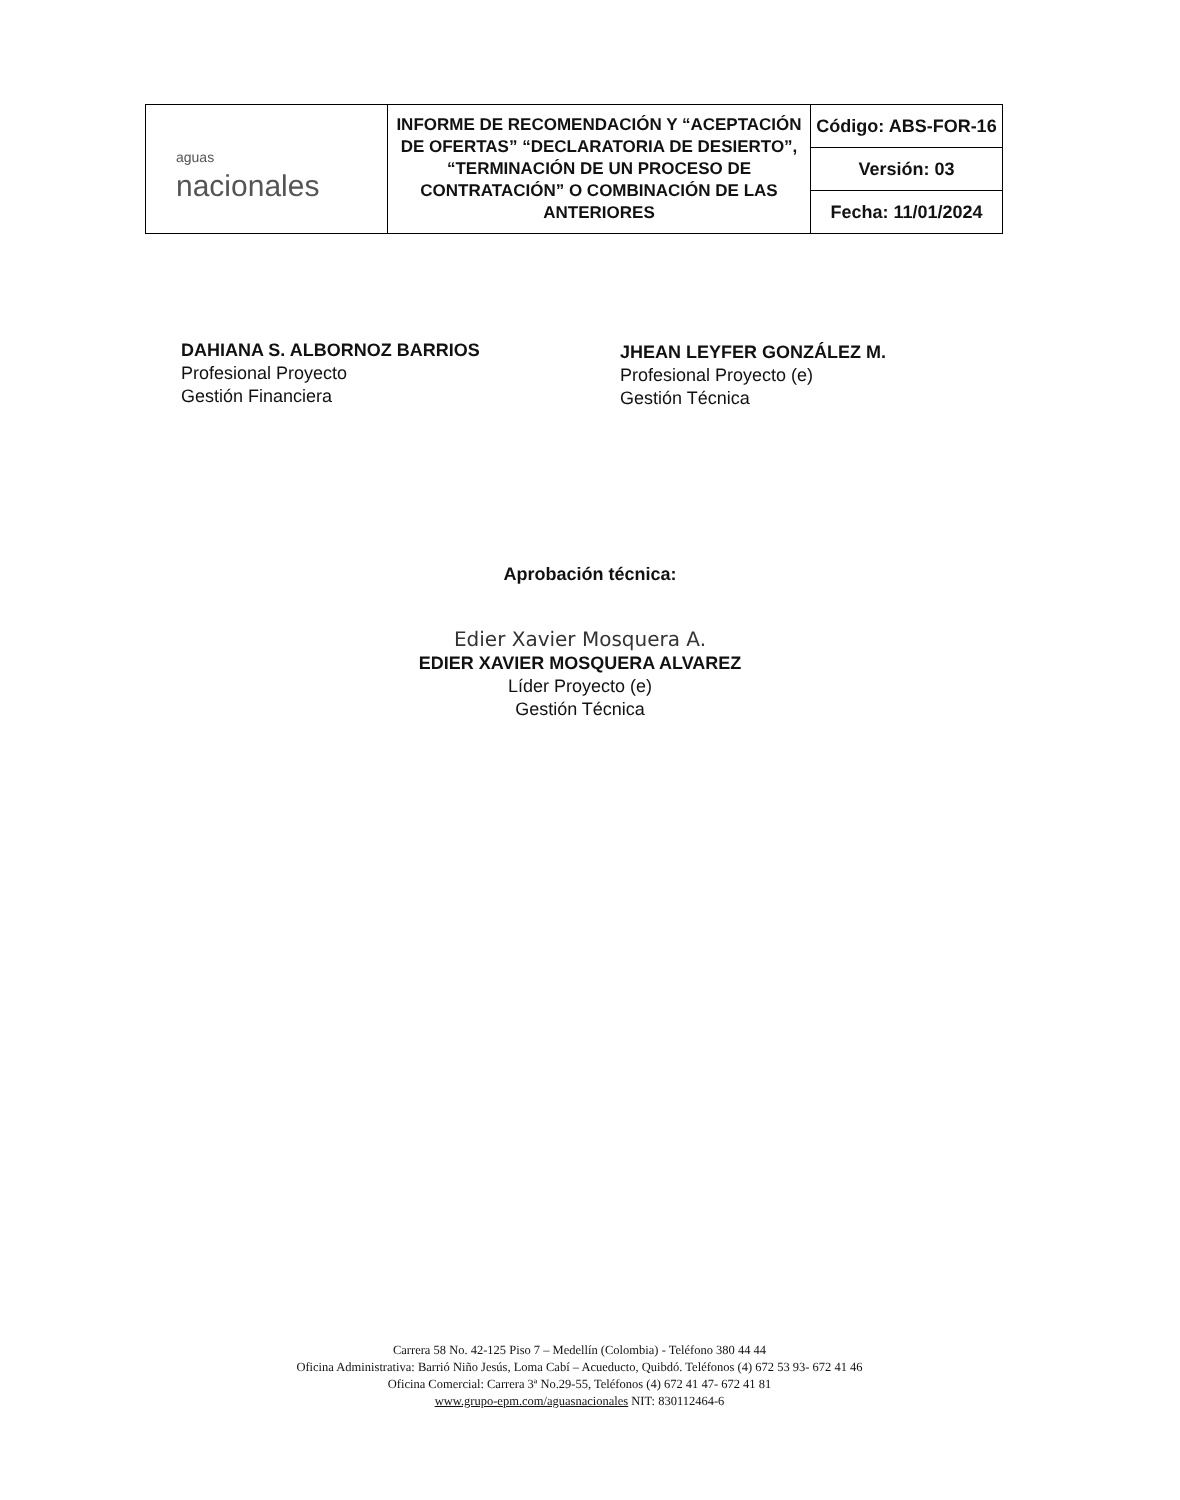| aguas nacionales | INFORME DE RECOMENDACIÓN Y “ACEPTACIÓN DE OFERTAS” “DECLARATORIA DE DESIERTO”, “TERMINACIÓN DE UN PROCESO DE CONTRATACIÓN” O COMBINACIÓN DE LAS ANTERIORES | Código: ABS-FOR-16 |
| | | Versión: 03 |
| | | Fecha: 11/01/2024 |
DAHIANA S. ALBORNOZ BARRIOS
Profesional Proyecto
Gestión Financiera
JHEAN LEYFER GONZÁLEZ M.
Profesional Proyecto (e)
Gestión Técnica
Aprobación técnica:
Edier Xavier Mosquera A.
EDIER XAVIER MOSQUERA ALVAREZ
Líder Proyecto (e)
Gestión Técnica
Carrera 58 No. 42-125 Piso 7 – Medellín (Colombia) - Teléfono 380 44 44
Oficina Administrativa: Barrió Niño Jesús, Loma Cabí – Acueducto, Quibdó. Teléfonos (4) 672 53 93- 672 41 46
Oficina Comercial: Carrera 3ª No.29-55, Teléfonos (4) 672 41 47- 672 41 81
www.grupo-epm.com/aguasnacionales NIT: 830112464-6